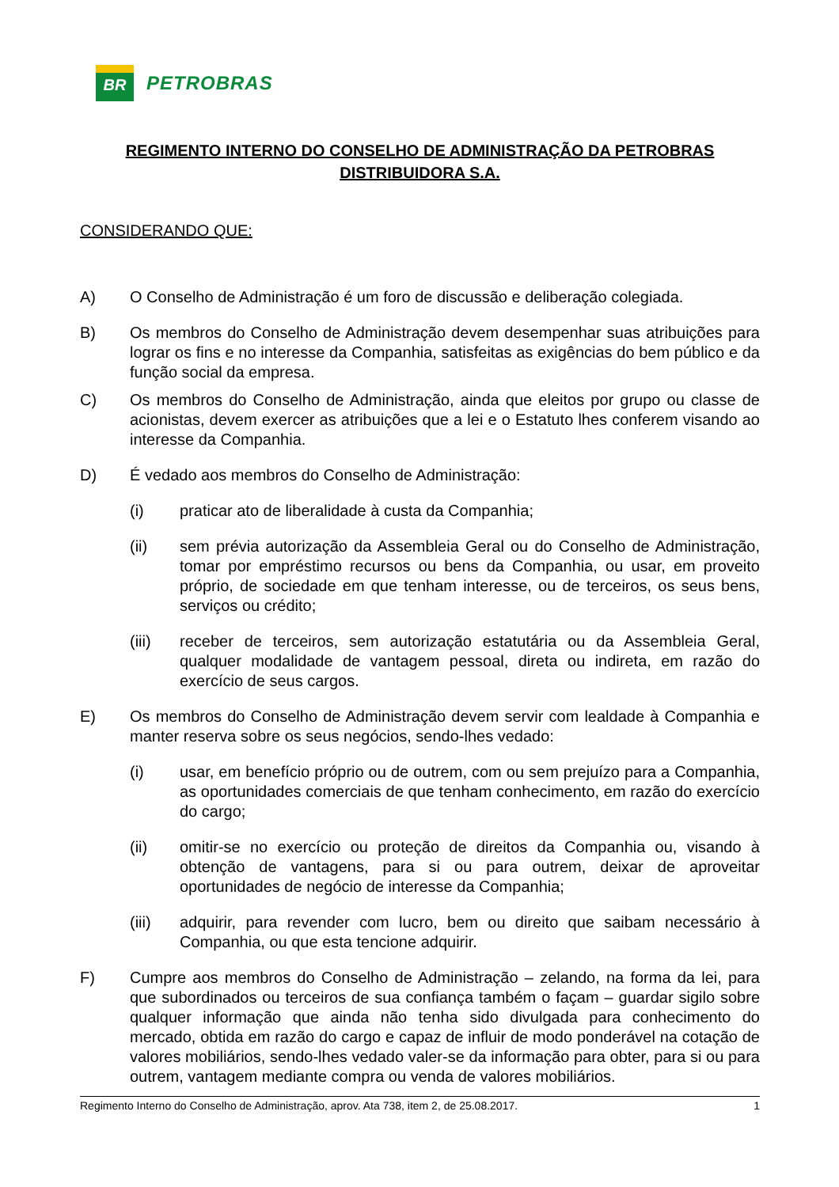BR
PETROBRAS
REGIMENTO INTERNO DO CONSELHO DE ADMINISTRAÇÃO DA PETROBRAS
DISTRIBUIDORA S.A.
CONSIDERANDO QUE:
A) O Conselho de Administração é um foro de discussão e deliberação colegiada.
B) Os membros do Conselho de Administração devem desempenhar suas atribuições para lograr os fins e no interesse da Companhia, satisfeitas as exigências do bem público e da função social da empresa.
C) Os membros do Conselho de Administração, ainda que eleitos por grupo ou classe de acionistas, devem exercer as atribuições que a lei e o Estatuto lhes conferem visando ao interesse da Companhia.
D) É vedado aos membros do Conselho de Administração:
(i) praticar ato de liberalidade à custa da Companhia;
(ii) sem prévia autorização da Assembleia Geral ou do Conselho de Administração, tomar por empréstimo recursos ou bens da Companhia, ou usar, em proveito próprio, de sociedade em que tenham interesse, ou de terceiros, os seus bens, serviços ou crédito;
(iii) receber de terceiros, sem autorização estatutária ou da Assembleia Geral, qualquer modalidade de vantagem pessoal, direta ou indireta, em razão do exercício de seus cargos.
E) Os membros do Conselho de Administração devem servir com lealdade à Companhia e manter reserva sobre os seus negócios, sendo-lhes vedado:
(i) usar, em benefício próprio ou de outrem, com ou sem prejuízo para a Companhia, as oportunidades comerciais de que tenham conhecimento, em razão do exercício do cargo;
(ii) omitir-se no exercício ou proteção de direitos da Companhia ou, visando à obtenção de vantagens, para si ou para outrem, deixar de aproveitar oportunidades de negócio de interesse da Companhia;
(iii) adquirir, para revender com lucro, bem ou direito que saibam necessário à Companhia, ou que esta tencione adquirir.
F) Cumpre aos membros do Conselho de Administração – zelando, na forma da lei, para que subordinados ou terceiros de sua confiança também o façam – guardar sigilo sobre qualquer informação que ainda não tenha sido divulgada para conhecimento do mercado, obtida em razão do cargo e capaz de influir de modo ponderável na cotação de valores mobiliários, sendo-lhes vedado valer-se da informação para obter, para si ou para outrem, vantagem mediante compra ou venda de valores mobiliários.
Regimento Interno do Conselho de Administração, aprov. Ata 738, item 2, de 25.08.2017. 1